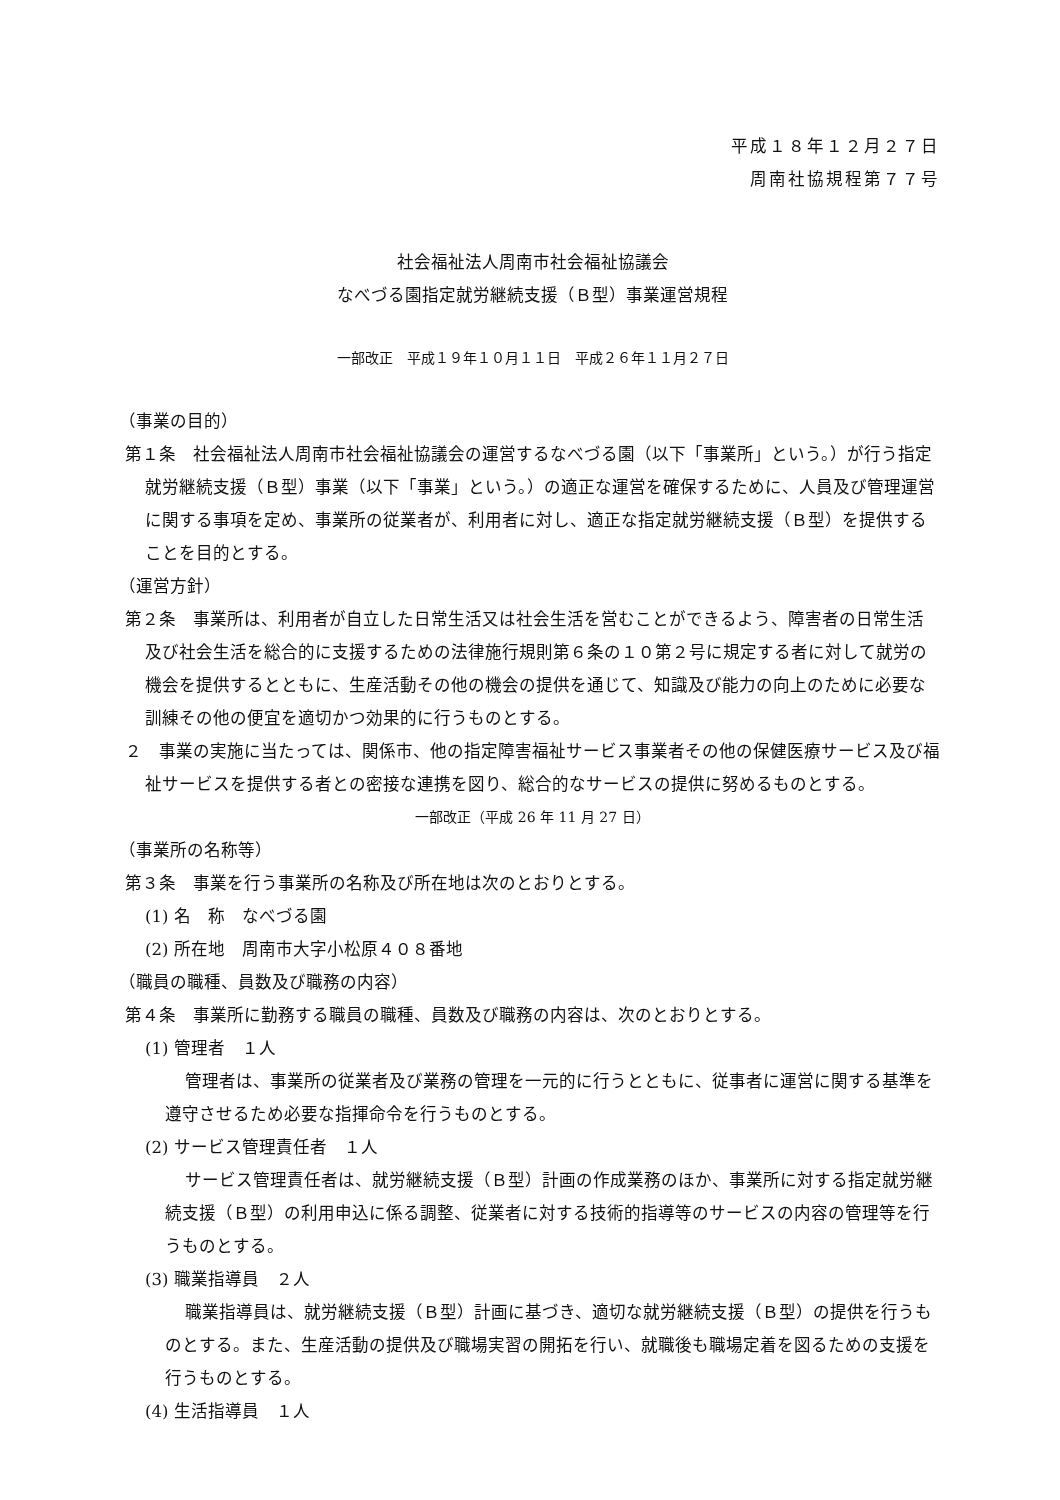平成１８年１２月２７日
周南社協規程第７７号
社会福祉法人周南市社会福祉協議会
なべづる園指定就労継続支援（Ｂ型）事業運営規程
一部改正　平成１９年１０月１１日　平成２６年１１月２７日
（事業の目的）
第１条　社会福祉法人周南市社会福祉協議会の運営するなべづる園（以下「事業所」という。）が行う指定就労継続支援（Ｂ型）事業（以下「事業」という。）の適正な運営を確保するために、人員及び管理運営に関する事項を定め、事業所の従業者が、利用者に対し、適正な指定就労継続支援（Ｂ型）を提供することを目的とする。
（運営方針）
第２条　事業所は、利用者が自立した日常生活又は社会生活を営むことができるよう、障害者の日常生活及び社会生活を総合的に支援するための法律施行規則第６条の１０第２号に規定する者に対して就労の機会を提供するとともに、生産活動その他の機会の提供を通じて、知識及び能力の向上のために必要な訓練その他の便宜を適切かつ効果的に行うものとする。
２　事業の実施に当たっては、関係市、他の指定障害福祉サービス事業者その他の保健医療サービス及び福祉サービスを提供する者との密接な連携を図り、総合的なサービスの提供に努めるものとする。
一部改正（平成 26 年 11 月 27 日）
（事業所の名称等）
第３条　事業を行う事業所の名称及び所在地は次のとおりとする。
(1) 名　称　なべづる園
(2) 所在地　周南市大字小松原４０８番地
（職員の職種、員数及び職務の内容）
第４条　事業所に勤務する職員の職種、員数及び職務の内容は、次のとおりとする。
(1) 管理者　１人
管理者は、事業所の従業者及び業務の管理を一元的に行うとともに、従事者に運営に関する基準を遵守させるため必要な指揮命令を行うものとする。
(2) サービス管理責任者　１人
サービス管理責任者は、就労継続支援（Ｂ型）計画の作成業務のほか、事業所に対する指定就労継続支援（Ｂ型）の利用申込に係る調整、従業者に対する技術的指導等のサービスの内容の管理等を行うものとする。
(3) 職業指導員　２人
職業指導員は、就労継続支援（Ｂ型）計画に基づき、適切な就労継続支援（Ｂ型）の提供を行うものとする。また、生産活動の提供及び職場実習の開拓を行い、就職後も職場定着を図るための支援を行うものとする。
(4) 生活指導員　１人